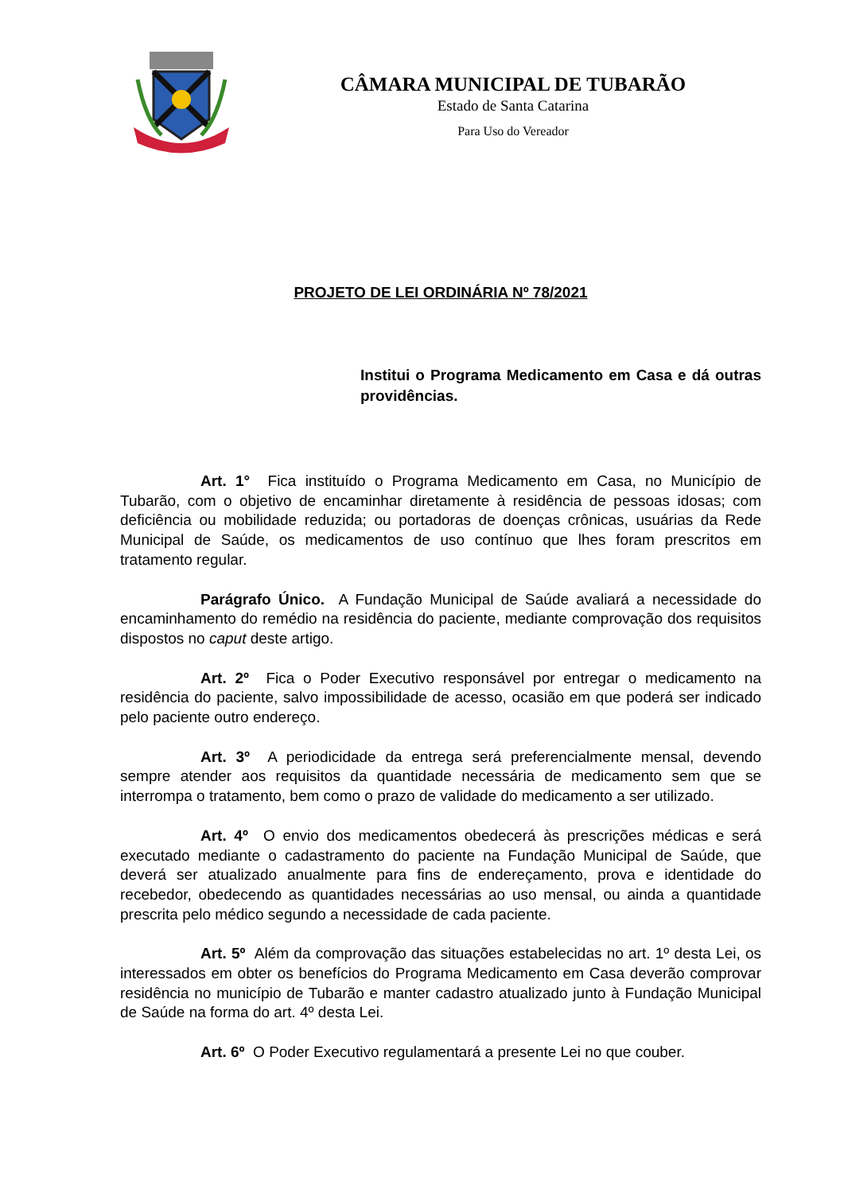CÂMARA MUNICIPAL DE TUBARÃO
Estado de Santa Catarina
Para Uso do Vereador
PROJETO DE LEI ORDINÁRIA Nº 78/2021
Institui o Programa Medicamento em Casa e dá outras providências.
Art. 1° Fica instituído o Programa Medicamento em Casa, no Município de Tubarão, com o objetivo de encaminhar diretamente à residência de pessoas idosas; com deficiência ou mobilidade reduzida; ou portadoras de doenças crônicas, usuárias da Rede Municipal de Saúde, os medicamentos de uso contínuo que lhes foram prescritos em tratamento regular.
Parágrafo Único. A Fundação Municipal de Saúde avaliará a necessidade do encaminhamento do remédio na residência do paciente, mediante comprovação dos requisitos dispostos no caput deste artigo.
Art. 2º Fica o Poder Executivo responsável por entregar o medicamento na residência do paciente, salvo impossibilidade de acesso, ocasião em que poderá ser indicado pelo paciente outro endereço.
Art. 3º A periodicidade da entrega será preferencialmente mensal, devendo sempre atender aos requisitos da quantidade necessária de medicamento sem que se interrompa o tratamento, bem como o prazo de validade do medicamento a ser utilizado.
Art. 4º O envio dos medicamentos obedecerá às prescrições médicas e será executado mediante o cadastramento do paciente na Fundação Municipal de Saúde, que deverá ser atualizado anualmente para fins de endereçamento, prova e identidade do recebedor, obedecendo as quantidades necessárias ao uso mensal, ou ainda a quantidade prescrita pelo médico segundo a necessidade de cada paciente.
Art. 5º Além da comprovação das situações estabelecidas no art. 1º desta Lei, os interessados em obter os benefícios do Programa Medicamento em Casa deverão comprovar residência no município de Tubarão e manter cadastro atualizado junto à Fundação Municipal de Saúde na forma do art. 4º desta Lei.
Art. 6º O Poder Executivo regulamentará a presente Lei no que couber.